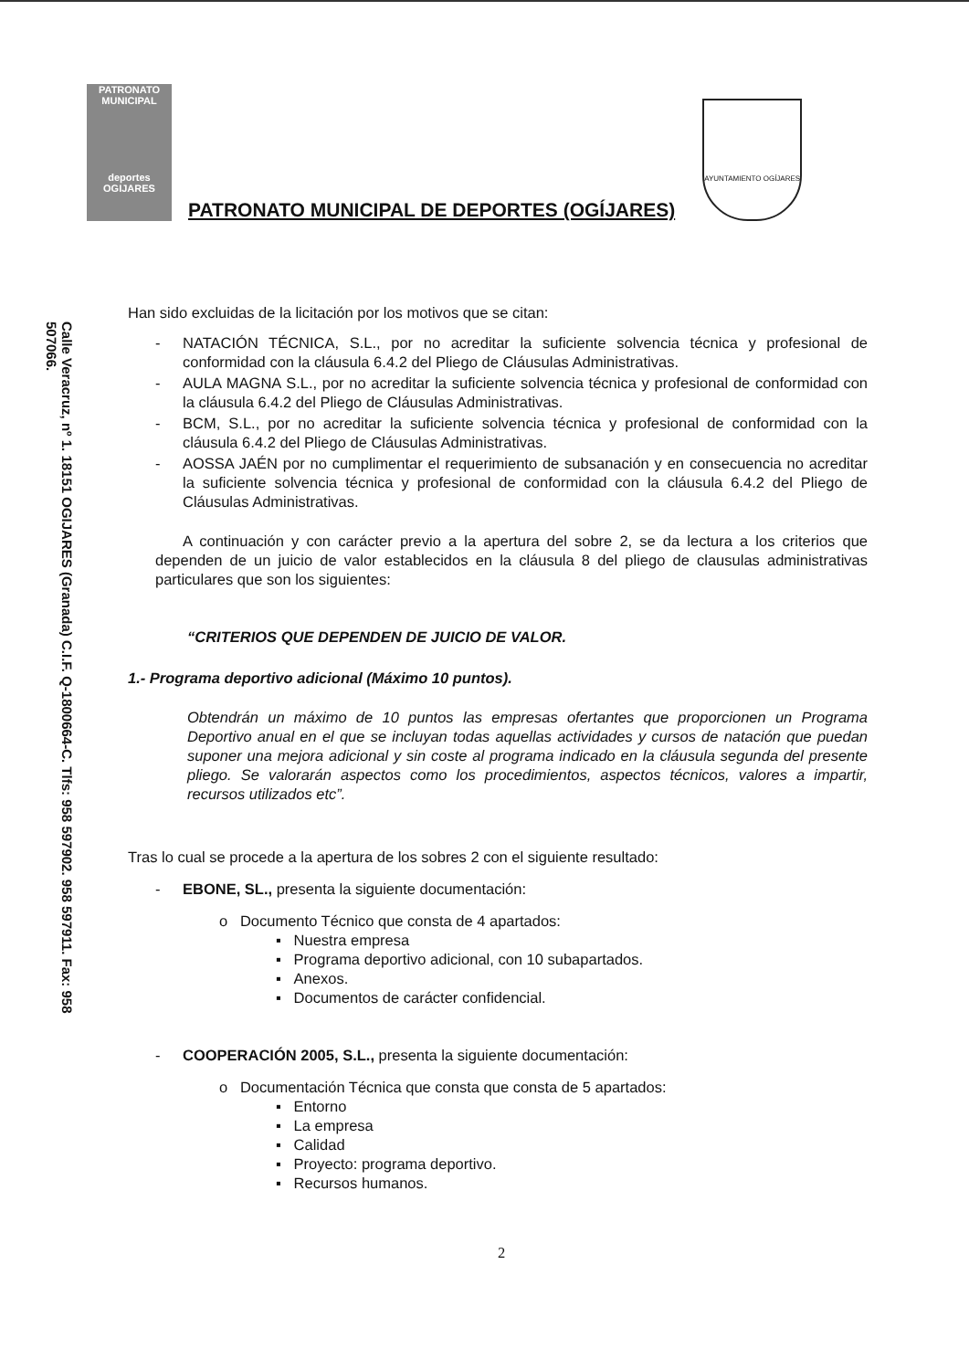Calle Veracruz, nº 1. 18151 OGIJARES (Granada) C.I.F. Q-1800664-C. Tlfs: 958 597902. 958 597911. Fax: 958 507066.
PATRONATO MUNICIPAL
deportes
OGIJARES
PATRONATO MUNICIPAL DE DEPORTES (OGÍJARES)
AYUNTAMIENTO OGÍJARES
Han sido excluidas de la licitación por los motivos que se citan:
- NATACIÓN TÉCNICA, S.L., por no acreditar la suficiente solvencia técnica y profesional de conformidad con la cláusula 6.4.2 del Pliego de Cláusulas Administrativas.
- AULA MAGNA S.L., por no acreditar la suficiente solvencia técnica y profesional de conformidad con la cláusula 6.4.2 del Pliego de Cláusulas Administrativas.
- BCM, S.L., por no acreditar la suficiente solvencia técnica y profesional de conformidad con la cláusula 6.4.2 del Pliego de Cláusulas Administrativas.
- AOSSA JAÉN por no cumplimentar el requerimiento de subsanación y en consecuencia no acreditar la suficiente solvencia técnica y profesional de conformidad con la cláusula 6.4.2 del Pliego de Cláusulas Administrativas.
A continuación y con carácter previo a la apertura del sobre 2, se da lectura a los criterios que dependen de un juicio de valor establecidos en la cláusula 8 del pliego de clausulas administrativas particulares que son los siguientes:
“CRITERIOS QUE DEPENDEN DE JUICIO DE VALOR.
1.- Programa deportivo adicional (Máximo 10 puntos).
Obtendrán un máximo de 10 puntos las empresas ofertantes que proporcionen un Programa Deportivo anual en el que se incluyan todas aquellas actividades y cursos de natación que puedan suponer una mejora adicional y sin coste al programa indicado en la cláusula segunda del presente pliego. Se valorarán aspectos como los procedimientos, aspectos técnicos, valores a impartir, recursos utilizados etc”.
Tras lo cual se procede a la apertura de los sobres 2 con el siguiente resultado:
- EBONE, SL., presenta la siguiente documentación:
o Documento Técnico que consta de 4 apartados:
▪ Nuestra empresa
▪ Programa deportivo adicional, con 10 subapartados.
▪ Anexos.
▪ Documentos de carácter confidencial.
- COOPERACIÓN 2005, S.L., presenta la siguiente documentación:
o Documentación Técnica que consta que consta de 5 apartados:
▪ Entorno
▪ La empresa
▪ Calidad
▪ Proyecto: programa deportivo.
▪ Recursos humanos.
2